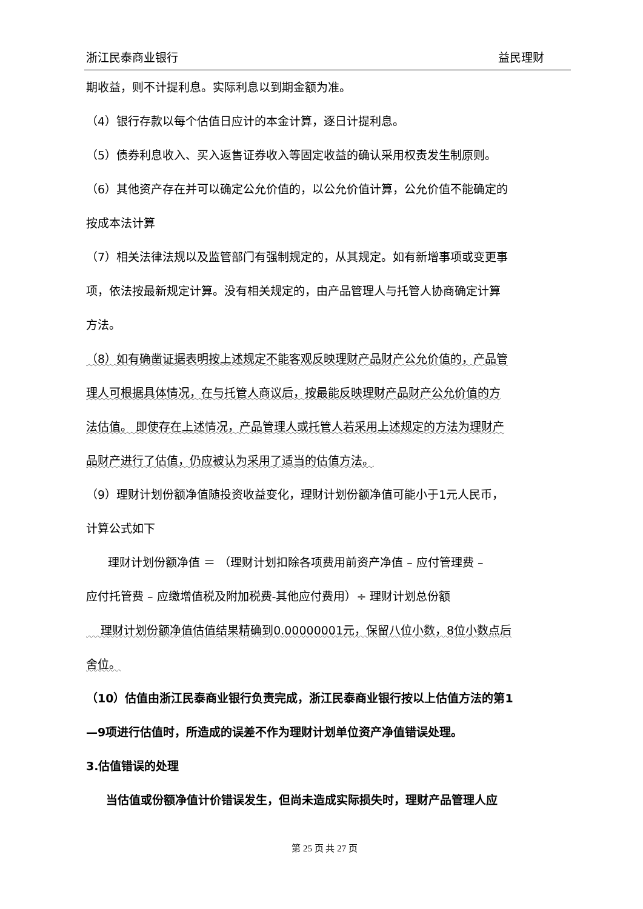浙江民泰商业银行 益民理财
期收益，则不计提利息。实际利息以到期金额为准。
（4）银行存款以每个估值日应计的本金计算，逐日计提利息。
（5）债券利息收入、买入返售证券收入等固定收益的确认采用权责发生制原则。
（6）其他资产存在并可以确定公允价值的，以公允价值计算，公允价值不能确定的
按成本法计算
（7）相关法律法规以及监管部门有强制规定的，从其规定。如有新增事项或变更事
项，依法按最新规定计算。没有相关规定的，由产品管理人与托管人协商确定计算
方法。
（8）如有确凿证据表明按上述规定不能客观反映理财产品财产公允价值的，产品管
理人可根据具体情况，在与托管人商议后，按最能反映理财产品财产公允价值的方
法估值。 即使存在上述情况，产品管理人或托管人若采用上述规定的方法为理财产
品财产进行了估值，仍应被认为采用了适当的估值方法。
（9）理财计划份额净值随投资收益变化，理财计划份额净值可能小于1元人民币，
计算公式如下
理财计划份额净值 ＝ （理财计划扣除各项费用前资产净值 – 应付管理费 –
应付托管费 – 应缴增值税及附加税费-其他应付费用）÷ 理财计划总份额
理财计划份额净值估值结果精确到0.00000001元，保留八位小数，8位小数点后
舍位。
（10）估值由浙江民泰商业银行负责完成，浙江民泰商业银行按以上估值方法的第1
—9项进行估值时，所造成的误差不作为理财计划单位资产净值错误处理。
3.估值错误的处理
当估值或份额净值计价错误发生，但尚未造成实际损失时，理财产品管理人应
第 25 页 共 27 页